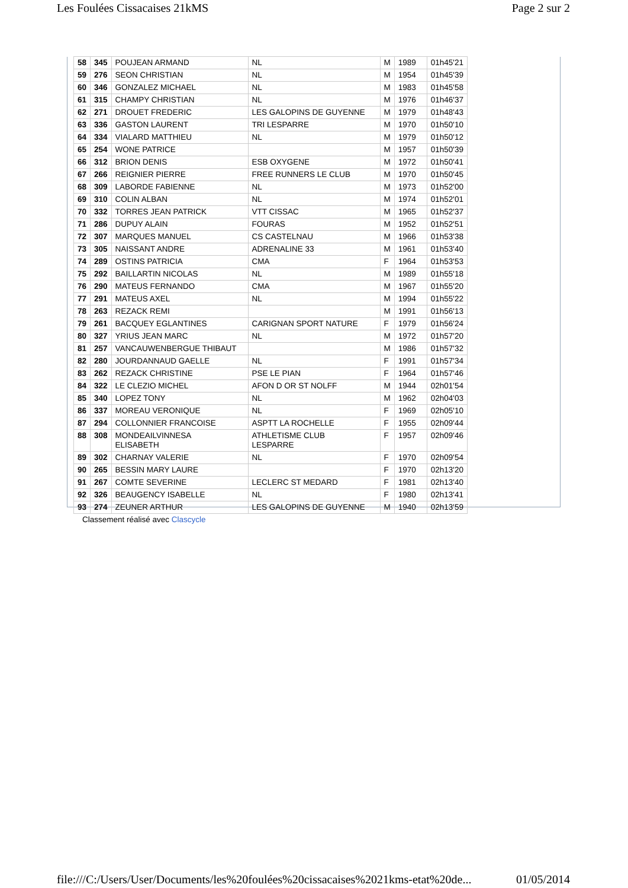Les Foulées Cissacaises 21kMS Page 2 sur 2
| 58 | 345 | POUJEAN ARMAND | NL | M | 1989 | 01h45'21 |
| 59 | 276 | SEON CHRISTIAN | NL | M | 1954 | 01h45'39 |
| 60 | 346 | GONZALEZ MICHAEL | NL | M | 1983 | 01h45'58 |
| 61 | 315 | CHAMPY CHRISTIAN | NL | M | 1976 | 01h46'37 |
| 62 | 271 | DROUET FREDERIC | LES GALOPINS DE GUYENNE | M | 1979 | 01h48'43 |
| 63 | 336 | GASTON LAURENT | TRI LESPARRE | M | 1970 | 01h50'10 |
| 64 | 334 | VIALARD MATTHIEU | NL | M | 1979 | 01h50'12 |
| 65 | 254 | WONE PATRICE | | M | 1957 | 01h50'39 |
| 66 | 312 | BRION DENIS | ESB OXYGENE | M | 1972 | 01h50'41 |
| 67 | 266 | REIGNIER PIERRE | FREE RUNNERS LE CLUB | M | 1970 | 01h50'45 |
| 68 | 309 | LABORDE FABIENNE | NL | M | 1973 | 01h52'00 |
| 69 | 310 | COLIN ALBAN | NL | M | 1974 | 01h52'01 |
| 70 | 332 | TORRES JEAN PATRICK | VTT CISSAC | M | 1965 | 01h52'37 |
| 71 | 286 | DUPUY ALAIN | FOURAS | M | 1952 | 01h52'51 |
| 72 | 307 | MARQUES MANUEL | CS CASTELNAU | M | 1966 | 01h53'38 |
| 73 | 305 | NAISSANT ANDRE | ADRENALINE 33 | M | 1961 | 01h53'40 |
| 74 | 289 | OSTINS PATRICIA | CMA | F | 1964 | 01h53'53 |
| 75 | 292 | BAILLARTIN NICOLAS | NL | M | 1989 | 01h55'18 |
| 76 | 290 | MATEUS FERNANDO | CMA | M | 1967 | 01h55'20 |
| 77 | 291 | MATEUS AXEL | NL | M | 1994 | 01h55'22 |
| 78 | 263 | REZACK REMI | | M | 1991 | 01h56'13 |
| 79 | 261 | BACQUEY EGLANTINES | CARIGNAN SPORT NATURE | F | 1979 | 01h56'24 |
| 80 | 327 | YRIUS JEAN MARC | NL | M | 1972 | 01h57'20 |
| 81 | 257 | VANCAUWENBERGUE THIBAUT | | M | 1986 | 01h57'32 |
| 82 | 280 | JOURDANNAUD GAELLE | NL | F | 1991 | 01h57'34 |
| 83 | 262 | REZACK CHRISTINE | PSE LE PIAN | F | 1964 | 01h57'46 |
| 84 | 322 | LE CLEZIO MICHEL | AFON D OR ST NOLFF | M | 1944 | 02h01'54 |
| 85 | 340 | LOPEZ TONY | NL | M | 1962 | 02h04'03 |
| 86 | 337 | MOREAU VERONIQUE | NL | F | 1969 | 02h05'10 |
| 87 | 294 | COLLONNIER FRANCOISE | ASPTT LA ROCHELLE | F | 1955 | 02h09'44 |
| 88 | 308 | MONDEAILVINNESA ELISABETH | ATHLETISME CLUB LESPARRE | F | 1957 | 02h09'46 |
| 89 | 302 | CHARNAY VALERIE | NL | F | 1970 | 02h09'54 |
| 90 | 265 | BESSIN MARY LAURE | | F | 1970 | 02h13'20 |
| 91 | 267 | COMTE SEVERINE | LECLERC ST MEDARD | F | 1981 | 02h13'40 |
| 92 | 326 | BEAUGENCY ISABELLE | NL | F | 1980 | 02h13'41 |
| 93 | 274 | ZEUNER ARTHUR | LES GALOPINS DE GUYENNE | M | 1940 | 02h13'59 |
Classement réalisé avec Clascycle
file:///C:/Users/User/Documents/les%20foulées%20cissacaises%2021kms-etat%20de... 01/05/2014